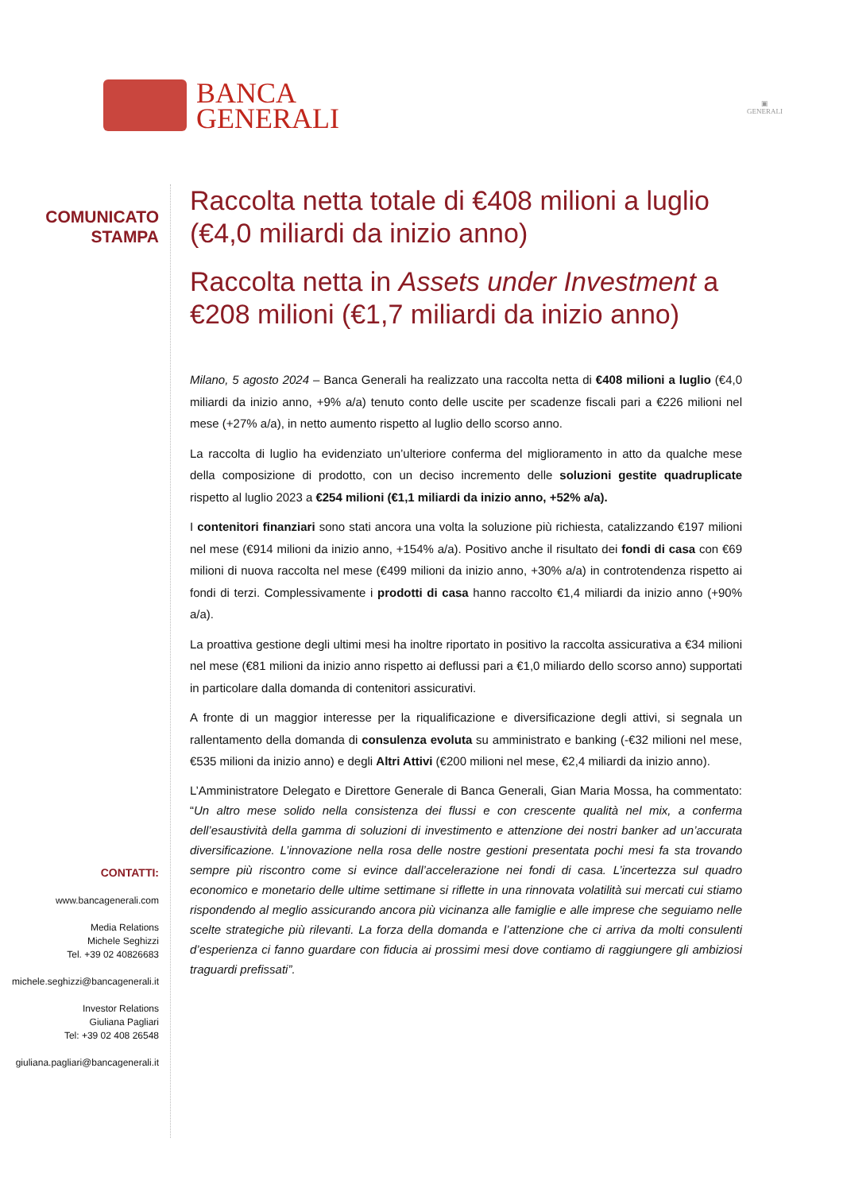BANCA
GENERALI
▣
GENERALI
COMUNICATO
STAMPA
CONTATTI:
www.bancagenerali.com
Media Relations
Michele Seghizzi
Tel. +39 02 40826683
michele.seghizzi@bancagenerali.it
Investor Relations
Giuliana Pagliari
Tel: +39 02 408 26548
giuliana.pagliari@bancagenerali.it
Raccolta netta totale di €408 milioni a luglio (€4,0 miliardi da inizio anno)
Raccolta netta in Assets under Investment a €208 milioni (€1,7 miliardi da inizio anno)
Milano, 5 agosto 2024 – Banca Generali ha realizzato una raccolta netta di €408 milioni a luglio (€4,0 miliardi da inizio anno, +9% a/a) tenuto conto delle uscite per scadenze fiscali pari a €226 milioni nel mese (+27% a/a), in netto aumento rispetto al luglio dello scorso anno.
La raccolta di luglio ha evidenziato un’ulteriore conferma del miglioramento in atto da qualche mese della composizione di prodotto, con un deciso incremento delle soluzioni gestite quadruplicate rispetto al luglio 2023 a €254 milioni (€1,1 miliardi da inizio anno, +52% a/a).
I contenitori finanziari sono stati ancora una volta la soluzione più richiesta, catalizzando €197 milioni nel mese (€914 milioni da inizio anno, +154% a/a). Positivo anche il risultato dei fondi di casa con €69 milioni di nuova raccolta nel mese (€499 milioni da inizio anno, +30% a/a) in controtendenza rispetto ai fondi di terzi. Complessivamente i prodotti di casa hanno raccolto €1,4 miliardi da inizio anno (+90% a/a).
La proattiva gestione degli ultimi mesi ha inoltre riportato in positivo la raccolta assicurativa a €34 milioni nel mese (€81 milioni da inizio anno rispetto ai deflussi pari a €1,0 miliardo dello scorso anno) supportati in particolare dalla domanda di contenitori assicurativi.
A fronte di un maggior interesse per la riqualificazione e diversificazione degli attivi, si segnala un rallentamento della domanda di consulenza evoluta su amministrato e banking (-€32 milioni nel mese, €535 milioni da inizio anno) e degli Altri Attivi (€200 milioni nel mese, €2,4 miliardi da inizio anno).
L’Amministratore Delegato e Direttore Generale di Banca Generali, Gian Maria Mossa, ha commentato: “Un altro mese solido nella consistenza dei flussi e con crescente qualità nel mix, a conferma dell’esaustività della gamma di soluzioni di investimento e attenzione dei nostri banker ad un’accurata diversificazione. L’innovazione nella rosa delle nostre gestioni presentata pochi mesi fa sta trovando sempre più riscontro come si evince dall’accelerazione nei fondi di casa. L’incertezza sul quadro economico e monetario delle ultime settimane si riflette in una rinnovata volatilità sui mercati cui stiamo rispondendo al meglio assicurando ancora più vicinanza alle famiglie e alle imprese che seguiamo nelle scelte strategiche più rilevanti. La forza della domanda e l’attenzione che ci arriva da molti consulenti d’esperienza ci fanno guardare con fiducia ai prossimi mesi dove contiamo di raggiungere gli ambiziosi traguardi prefissati”.